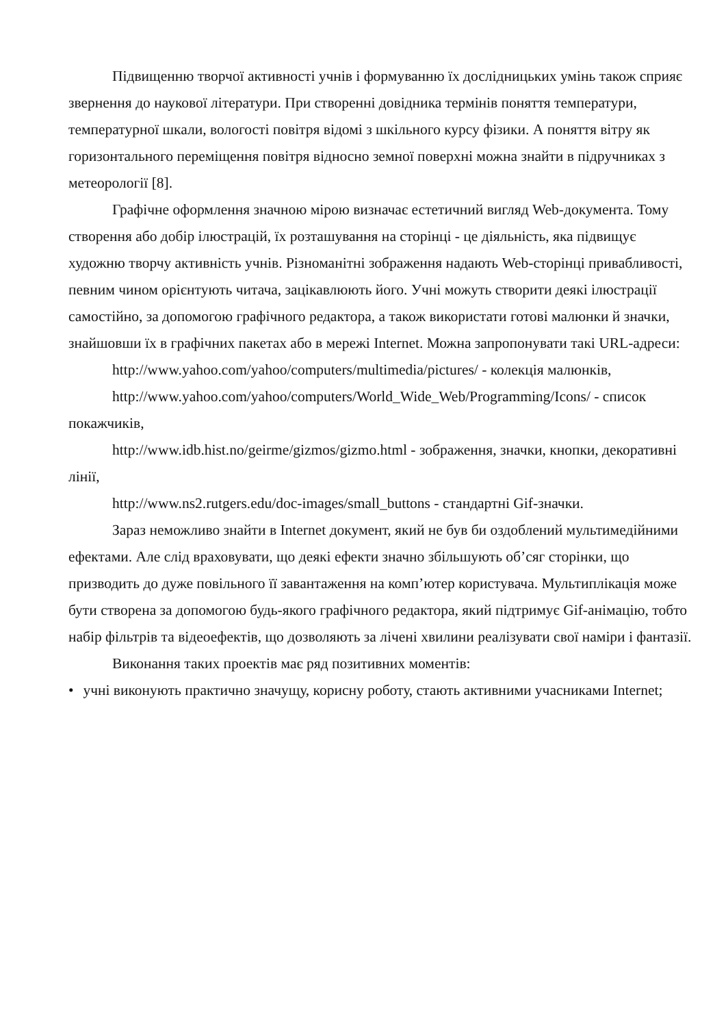Підвищенню творчої активності учнів і формуванню їх дослідницьких умінь також сприяє звернення до наукової літератури. При створенні довідника термінів поняття температури, температурної шкали, вологості повітря відомі з шкільного курсу фізики. А поняття вітру як горизонтального переміщення повітря відносно земної поверхні можна знайти в підручниках з метеорології [8].
Графічне оформлення значною мірою визначає естетичний вигляд Web-документа. Тому створення або добір ілюстрацій, їх розташування на сторінці - це діяльність, яка підвищує художню творчу активність учнів. Різноманітні зображення надають Web-сторінці привабливості, певним чином орієнтують читача, зацікавлюють його. Учні можуть створити деякі ілюстрації самостійно, за допомогою графічного редактора, а також використати готові малюнки й значки, знайшовши їх в графічних пакетах або в мережі Internet. Можна запропонувати такі URL-адреси:
http://www.yahoo.com/yahoo/computers/multimedia/pictures/ - колекція малюнків,
http://www.yahoo.com/yahoo/computers/World_Wide_Web/Programming/Icons/ - список покажчиків,
http://www.idb.hist.no/geirme/gizmos/gizmo.html - зображення, значки, кнопки, декоративні лінії,
http://www.ns2.rutgers.edu/doc-images/small_buttons - стандартні Gif-значки.
Зараз неможливо знайти в Internet документ, який не був би оздоблений мультимедійними ефектами. Але слід враховувати, що деякі ефекти значно збільшують об’сяг сторінки, що призводить до дуже повільного її завантаження на комп’ютер користувача. Мультиплікація може бути створена за допомогою будь-якого графічного редактора, який підтримує Gif-анімацію, тобто набір фільтрів та відеоефектів, що дозволяють за лічені хвилини реалізувати свої наміри і фантазії.
Виконання таких проектів має ряд позитивних моментів:
• учні виконують практично значущу, корисну роботу, стають активними учасниками Internet;